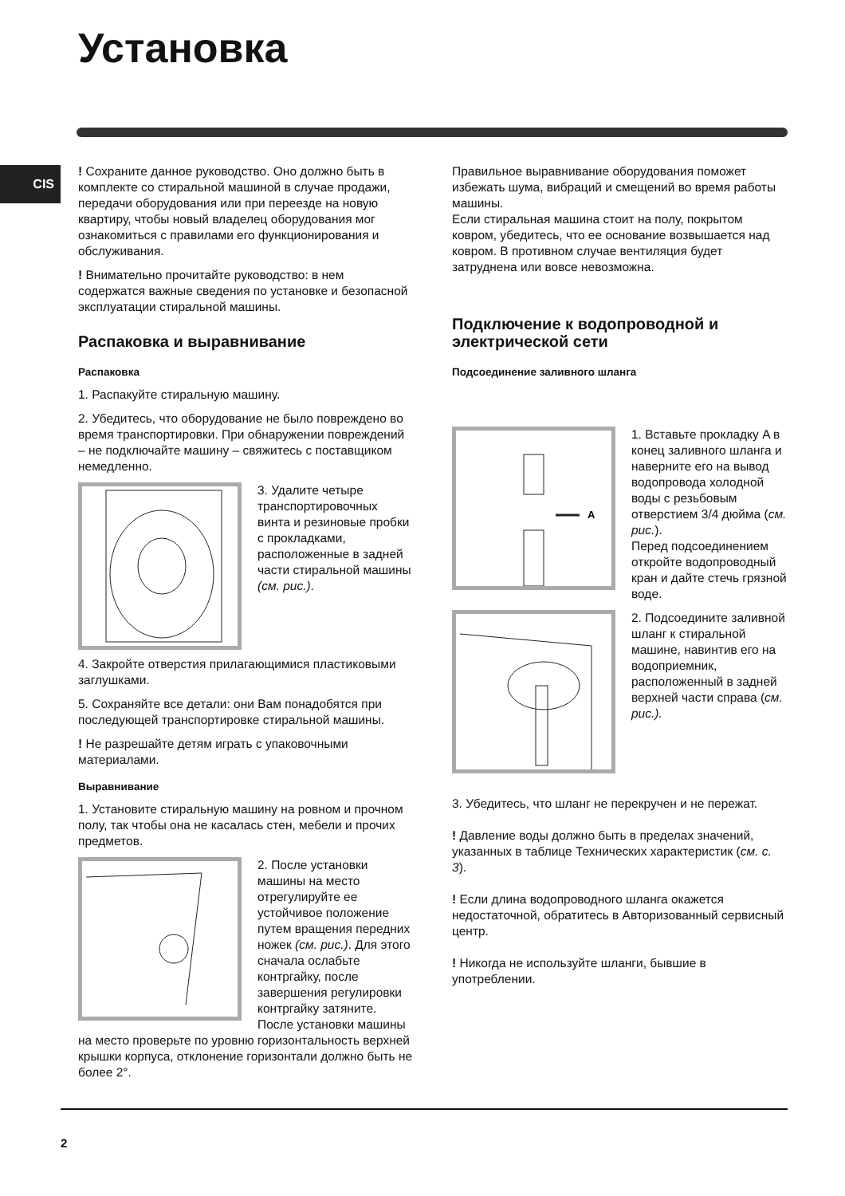Установка
CIS
! Сохраните данное руководство. Оно должно быть в комплекте со стиральной машиной в случае продажи, передачи оборудования или при переезде на новую квартиру, чтобы новый владелец оборудования мог ознакомиться с правилами его функционирования и обслуживания.
! Внимательно прочитайте руководство: в нем содержатся важные сведения по установке и безопасной эксплуатации стиральной машины.
Распаковка и выравнивание
Распаковка
1. Распакуйте стиральную машину.
2. Убедитесь, что оборудование не было повреждено во время транспортировки. При обнаружении повреждений – не подключайте машину – свяжитесь с поставщиком немедленно.
3. Удалите четыре транспортировочных винта и резиновые пробки с прокладками, расположенные в задней части стиральной машины (см. рис.).
4. Закройте отверстия прилагающимися пластиковыми заглушками.
5. Сохраняйте все детали: они Вам понадобятся при последующей транспортировке стиральной машины.
! Не разрешайте детям играть с упаковочными материалами.
Выравнивание
1. Установите стиральную машину на ровном и прочном полу, так чтобы она не касалась стен, мебели и прочих предметов.
2. После установки машины на место отрегулируйте ее устойчивое положение путем вращения передних ножек (см. рис.). Для этого сначала ослабьте контргайку, после завершения регулировки контргайку затяните. После установки машины на место проверьте по уровню горизонтальность верхней крышки корпуса, отклонение горизонтали должно быть не более 2°.
Правильное выравнивание оборудования поможет избежать шума, вибраций и смещений во время работы машины.
Если стиральная машина стоит на полу, покрытом ковром, убедитесь, что ее основание возвышается над ковром. В противном случае вентиляция будет затруднена или вовсе невозможна.
Подключение к водопроводной и электрической сети
Подсоединение заливного шланга
A
1. Вставьте прокладку A в конец заливного шланга и наверните его на вывод водопровода холодной воды с резьбовым отверстием 3/4 дюйма (см. рис.).
Перед подсоединением откройте водопроводный кран и дайте стечь грязной воде.
2. Подсоедините заливной шланг к стиральной машине, навинтив его на водоприемник, расположенный в задней верхней части справа (см. рис.).
3. Убедитесь, что шланг не перекручен и не пережат.
! Давление воды должно быть в пределах значений, указанных в таблице Технических характеристик (см. с. 3).
! Если длина водопроводного шланга окажется недостаточной, обратитесь в Авторизованный сервисный центр.
! Никогда не используйте шланги, бывшие в употреблении.
2